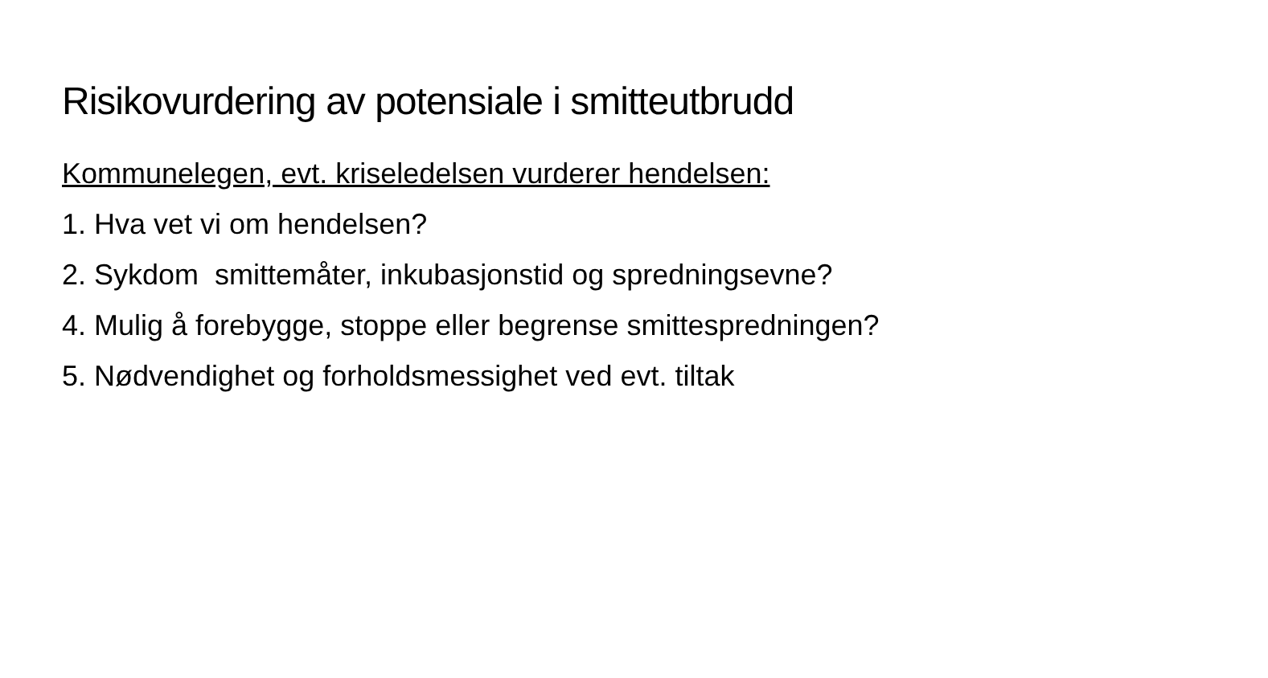Risikovurdering av potensiale i smitteutbrudd
Kommunelegen, evt. kriseledelsen vurderer hendelsen:
1. Hva vet vi om hendelsen?
2. Sykdom smittemåter, inkubasjonstid og spredningsevne?
4. Mulig å forebygge, stoppe eller begrense smittespredningen?
5. Nødvendighet og forholdsmessighet ved evt. tiltak